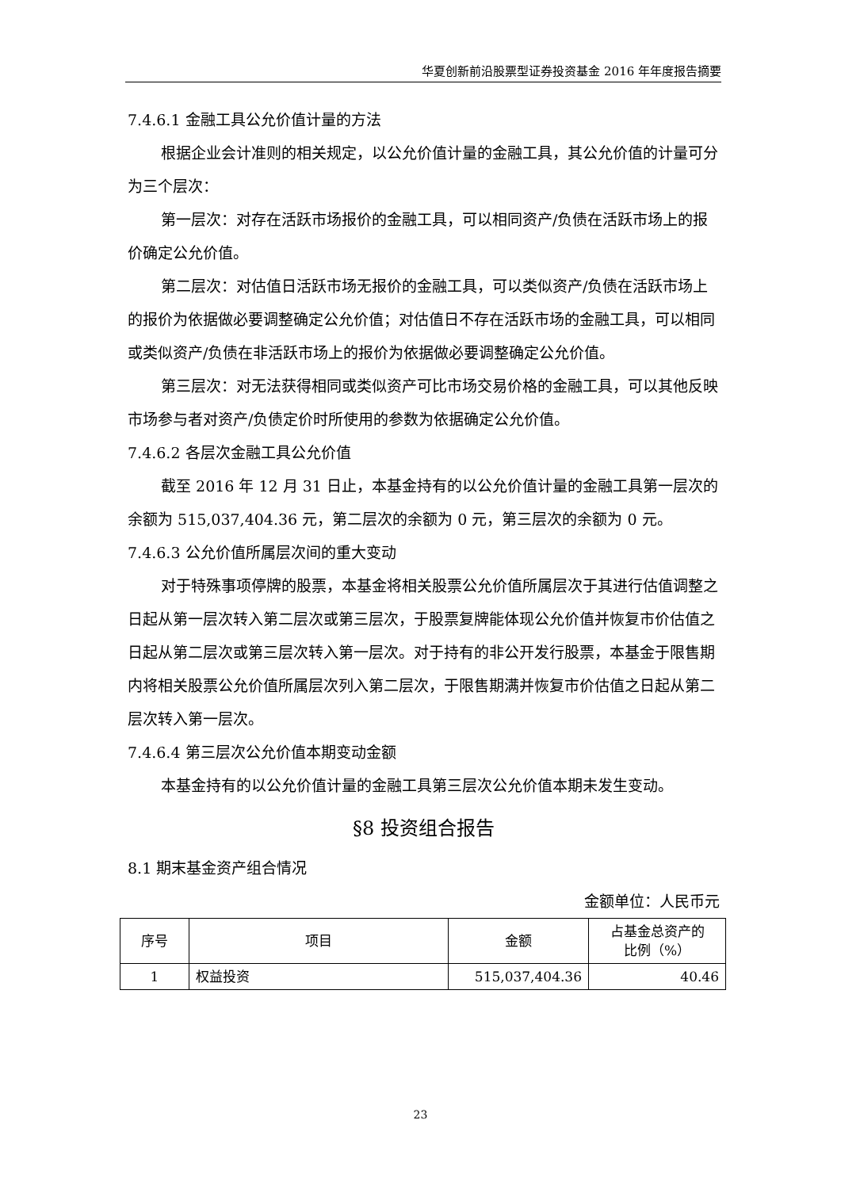华夏创新前沿股票型证券投资基金 2016 年年度报告摘要
7.4.6.1 金融工具公允价值计量的方法
根据企业会计准则的相关规定，以公允价值计量的金融工具，其公允价值的计量可分为三个层次：
第一层次：对存在活跃市场报价的金融工具，可以相同资产/负债在活跃市场上的报价确定公允价值。
第二层次：对估值日活跃市场无报价的金融工具，可以类似资产/负债在活跃市场上的报价为依据做必要调整确定公允价值；对估值日不存在活跃市场的金融工具，可以相同或类似资产/负债在非活跃市场上的报价为依据做必要调整确定公允价值。
第三层次：对无法获得相同或类似资产可比市场交易价格的金融工具，可以其他反映市场参与者对资产/负债定价时所使用的参数为依据确定公允价值。
7.4.6.2 各层次金融工具公允价值
截至 2016 年 12 月 31 日止，本基金持有的以公允价值计量的金融工具第一层次的余额为 515,037,404.36 元，第二层次的余额为 0 元，第三层次的余额为 0 元。
7.4.6.3 公允价值所属层次间的重大变动
对于特殊事项停牌的股票，本基金将相关股票公允价值所属层次于其进行估值调整之日起从第一层次转入第二层次或第三层次，于股票复牌能体现公允价值并恢复市价估值之日起从第二层次或第三层次转入第一层次。对于持有的非公开发行股票，本基金于限售期内将相关股票公允价值所属层次列入第二层次，于限售期满并恢复市价估值之日起从第二层次转入第一层次。
7.4.6.4 第三层次公允价值本期变动金额
本基金持有的以公允价值计量的金融工具第三层次公允价值本期未发生变动。
§8 投资组合报告
8.1 期末基金资产组合情况
金额单位：人民币元
| 序号 | 项目 | 金额 | 占基金总资产的 比例（%） |
| 1 | 权益投资 | 515,037,404.36 | 40.46 |
23